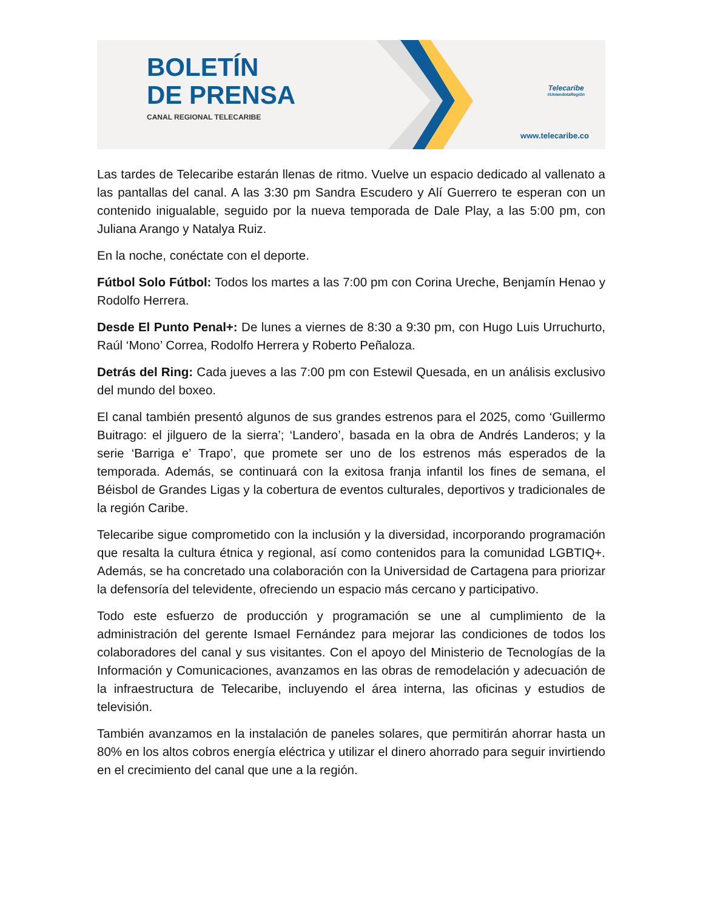BOLETÍN
DE PRENSA
CANAL REGIONAL TELECARIBE
Telecaribe
#UniendolaRegión
www.telecaribe.co
Las tardes de Telecaribe estarán llenas de ritmo. Vuelve un espacio dedicado al vallenato a las pantallas del canal. A las 3:30 pm Sandra Escudero y Alí Guerrero te esperan con un contenido inigualable, seguido por la nueva temporada de Dale Play, a las 5:00 pm, con Juliana Arango y Natalya Ruiz.
En la noche, conéctate con el deporte.
Fútbol Solo Fútbol: Todos los martes a las 7:00 pm con Corina Ureche, Benjamín Henao y Rodolfo Herrera.
Desde El Punto Penal+: De lunes a viernes de 8:30 a 9:30 pm, con Hugo Luis Urruchurto, Raúl ‘Mono’ Correa, Rodolfo Herrera y Roberto Peñaloza.
Detrás del Ring: Cada jueves a las 7:00 pm con Estewil Quesada, en un análisis exclusivo del mundo del boxeo.
El canal también presentó algunos de sus grandes estrenos para el 2025, como ‘Guillermo Buitrago: el jilguero de la sierra’; ‘Landero’, basada en la obra de Andrés Landeros; y la serie ‘Barriga e’ Trapo’, que promete ser uno de los estrenos más esperados de la temporada. Además, se continuará con la exitosa franja infantil los fines de semana, el Béisbol de Grandes Ligas y la cobertura de eventos culturales, deportivos y tradicionales de la región Caribe.
Telecaribe sigue comprometido con la inclusión y la diversidad, incorporando programación que resalta la cultura étnica y regional, así como contenidos para la comunidad LGBTIQ+. Además, se ha concretado una colaboración con la Universidad de Cartagena para priorizar la defensoría del televidente, ofreciendo un espacio más cercano y participativo.
Todo este esfuerzo de producción y programación se une al cumplimiento de la administración del gerente Ismael Fernández para mejorar las condiciones de todos los colaboradores del canal y sus visitantes. Con el apoyo del Ministerio de Tecnologías de la Información y Comunicaciones, avanzamos en las obras de remodelación y adecuación de la infraestructura de Telecaribe, incluyendo el área interna, las oficinas y estudios de televisión.
También avanzamos en la instalación de paneles solares, que permitirán ahorrar hasta un 80% en los altos cobros energía eléctrica y utilizar el dinero ahorrado para seguir invirtiendo en el crecimiento del canal que une a la región.